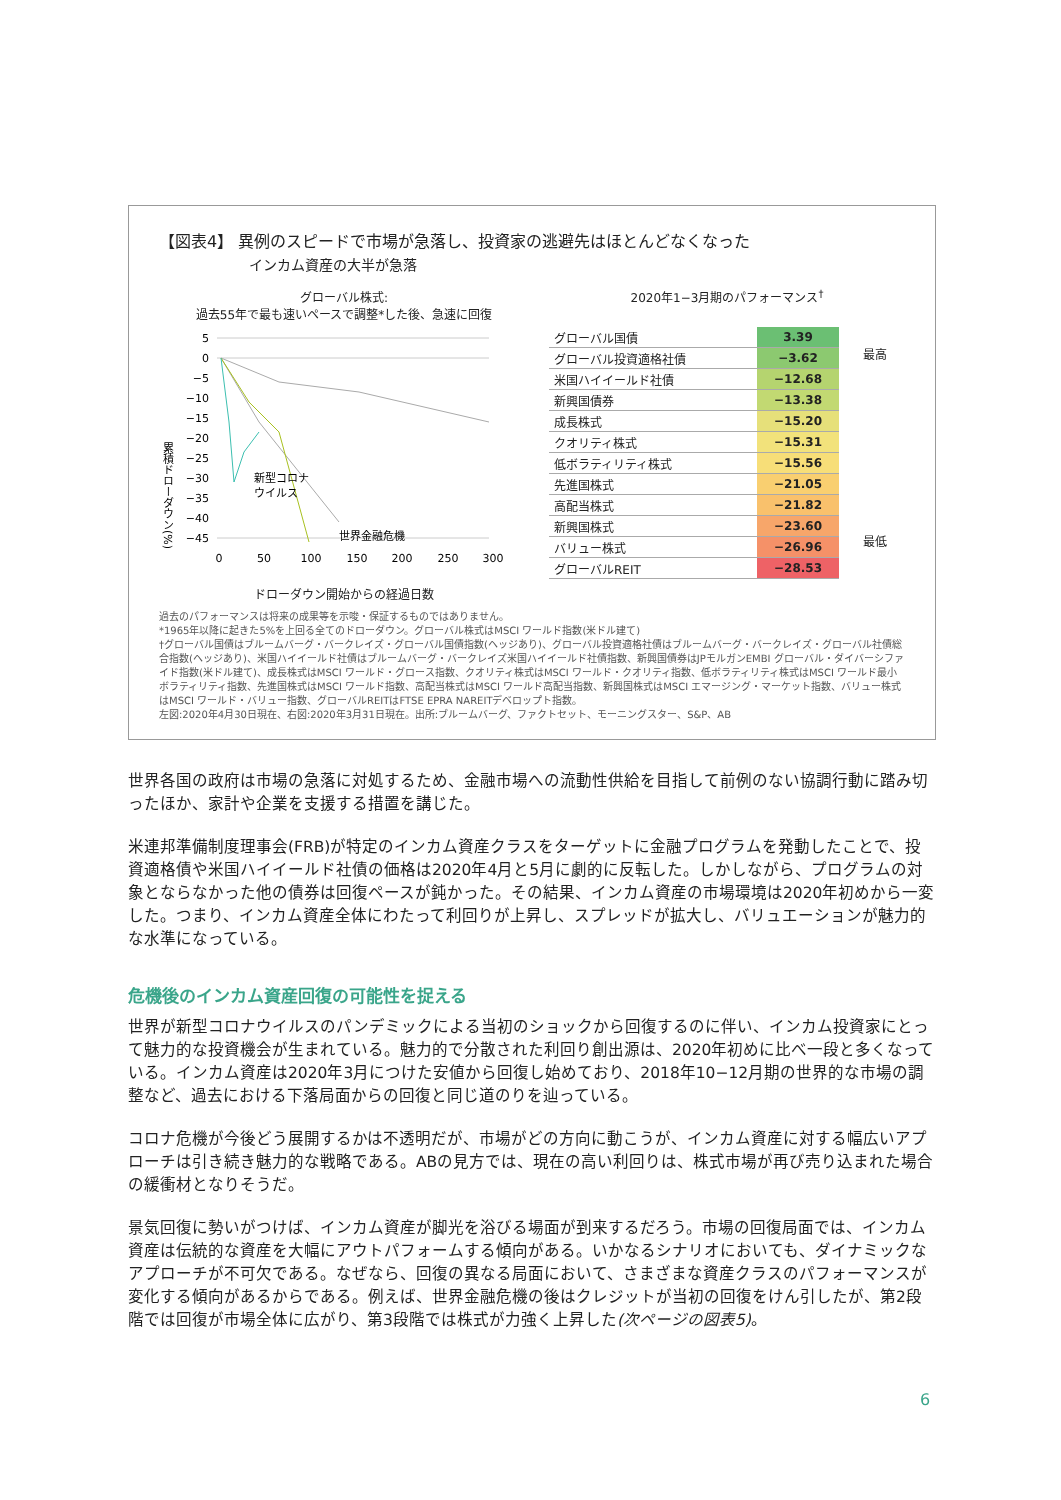【図表4】 異例のスピードで市場が急落し、投資家の逃避先はほとんどなくなった
インカム資産の大半が急落
グローバル株式:
過去55年で最も速いペースで調整*した後、急速に回復
累積ドローダウン(%)
5
0
−5
−10
−15
−20
−25
−30
−35
−40
−45
新型コロナ
ウイルス
世界金融危機
0
50
100
150
200
250
300
ドローダウン開始からの経過日数
2020年1−3月期のパフォーマンス<sup>†</sup>
| グローバル国債 | 3.39 |
| グローバル投資適格社債 | −3.62 |
| 米国ハイイールド社債 | −12.68 |
| 新興国債券 | −13.38 |
| 成長株式 | −15.20 |
| クオリティ株式 | −15.31 |
| 低ボラティリティ株式 | −15.56 |
| 先進国株式 | −21.05 |
| 高配当株式 | −21.82 |
| 新興国株式 | −23.60 |
| バリュー株式 | −26.96 |
| グローバルREIT | −28.53 |
最高
最低
過去のパフォーマンスは将来の成果等を示唆・保証するものではありません。
*1965年以降に起きた5%を上回る全てのドローダウン。グローバル株式はMSCI ワールド指数(米ドル建て)
†グローバル国債はブルームバーグ・バークレイズ・グローバル国債指数(ヘッジあり)、グローバル投資適格社債はブルームバーグ・バークレイズ・グローバル社債総合指数(ヘッジあり)、米国ハイイールド社債はブルームバーグ・バークレイズ米国ハイイールド社債指数、新興国債券はJPモルガンEMBI グローバル・ダイバーシファイド指数(米ドル建て)、成長株式はMSCI ワールド・グロース指数、クオリティ株式はMSCI ワールド・クオリティ指数、低ボラティリティ株式はMSCI ワールド最小ボラティリティ指数、先進国株式はMSCI ワールド指数、高配当株式はMSCI ワールド高配当指数、新興国株式はMSCI エマージング・マーケット指数、バリュー株式はMSCI ワールド・バリュー指数、グローバルREITはFTSE EPRA NAREITデベロップト指数。
左図:2020年4月30日現在、右図:2020年3月31日現在。出所:ブルームバーグ、ファクトセット、モーニングスター、S&P、AB
世界各国の政府は市場の急落に対処するため、金融市場への流動性供給を目指して前例のない協調行動に踏み切ったほか、家計や企業を支援する措置を講じた。
米連邦準備制度理事会(FRB)が特定のインカム資産クラスをターゲットに金融プログラムを発動したことで、投資適格債や米国ハイイールド社債の価格は2020年4月と5月に劇的に反転した。しかしながら、プログラムの対象とならなかった他の債券は回復ペースが鈍かった。その結果、インカム資産の市場環境は2020年初めから一変した。つまり、インカム資産全体にわたって利回りが上昇し、スプレッドが拡大し、バリュエーションが魅力的な水準になっている。
危機後のインカム資産回復の可能性を捉える
世界が新型コロナウイルスのパンデミックによる当初のショックから回復するのに伴い、インカム投資家にとって魅力的な投資機会が生まれている。魅力的で分散された利回り創出源は、2020年初めに比べ一段と多くなっている。インカム資産は2020年3月につけた安値から回復し始めており、2018年10−12月期の世界的な市場の調整など、過去における下落局面からの回復と同じ道のりを辿っている。
コロナ危機が今後どう展開するかは不透明だが、市場がどの方向に動こうが、インカム資産に対する幅広いアプローチは引き続き魅力的な戦略である。ABの見方では、現在の高い利回りは、株式市場が再び売り込まれた場合の緩衝材となりそうだ。
景気回復に勢いがつけば、インカム資産が脚光を浴びる場面が到来するだろう。市場の回復局面では、インカム資産は伝統的な資産を大幅にアウトパフォームする傾向がある。いかなるシナリオにおいても、ダイナミックなアプローチが不可欠である。なぜなら、回復の異なる局面において、さまざまな資産クラスのパフォーマンスが変化する傾向があるからである。例えば、世界金融危機の後はクレジットが当初の回復をけん引したが、第2段階では回復が市場全体に広がり、第3段階では株式が力強く上昇した(次ページの図表5)。
6